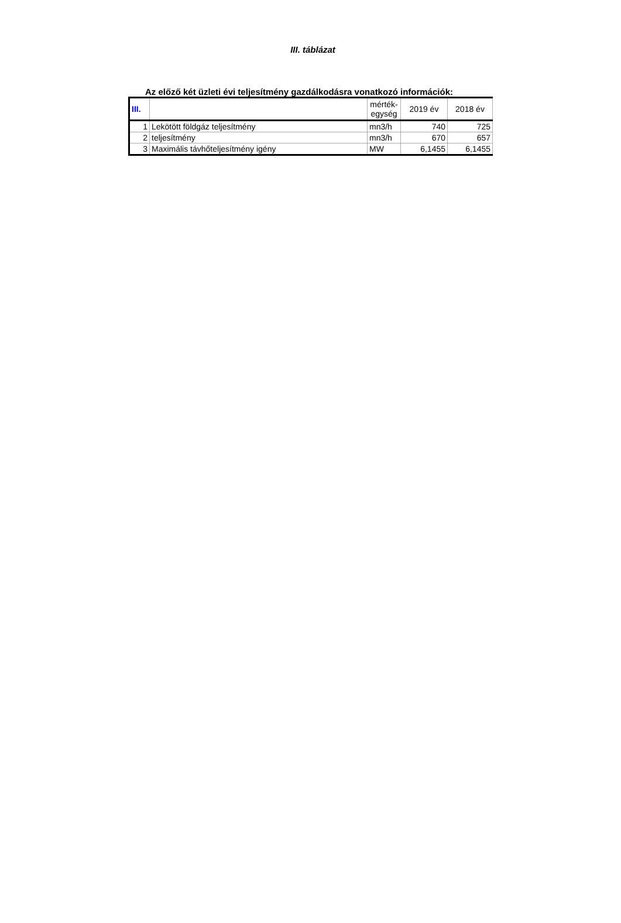III. táblázat
Az előző két üzleti évi teljesítmény gazdálkodásra vonatkozó információk:
| III. | | mérték- egység | 2019 év | 2018 év |
| --- | --- | --- | --- | --- |
| 1 | Lekötött földgáz teljesítmény | mn3/h | 740 | 725 |
| 2 | teljesítmény | mn3/h | 670 | 657 |
| 3 | Maximális távhőteljesítmény igény | MW | 6,1455 | 6,1455 |